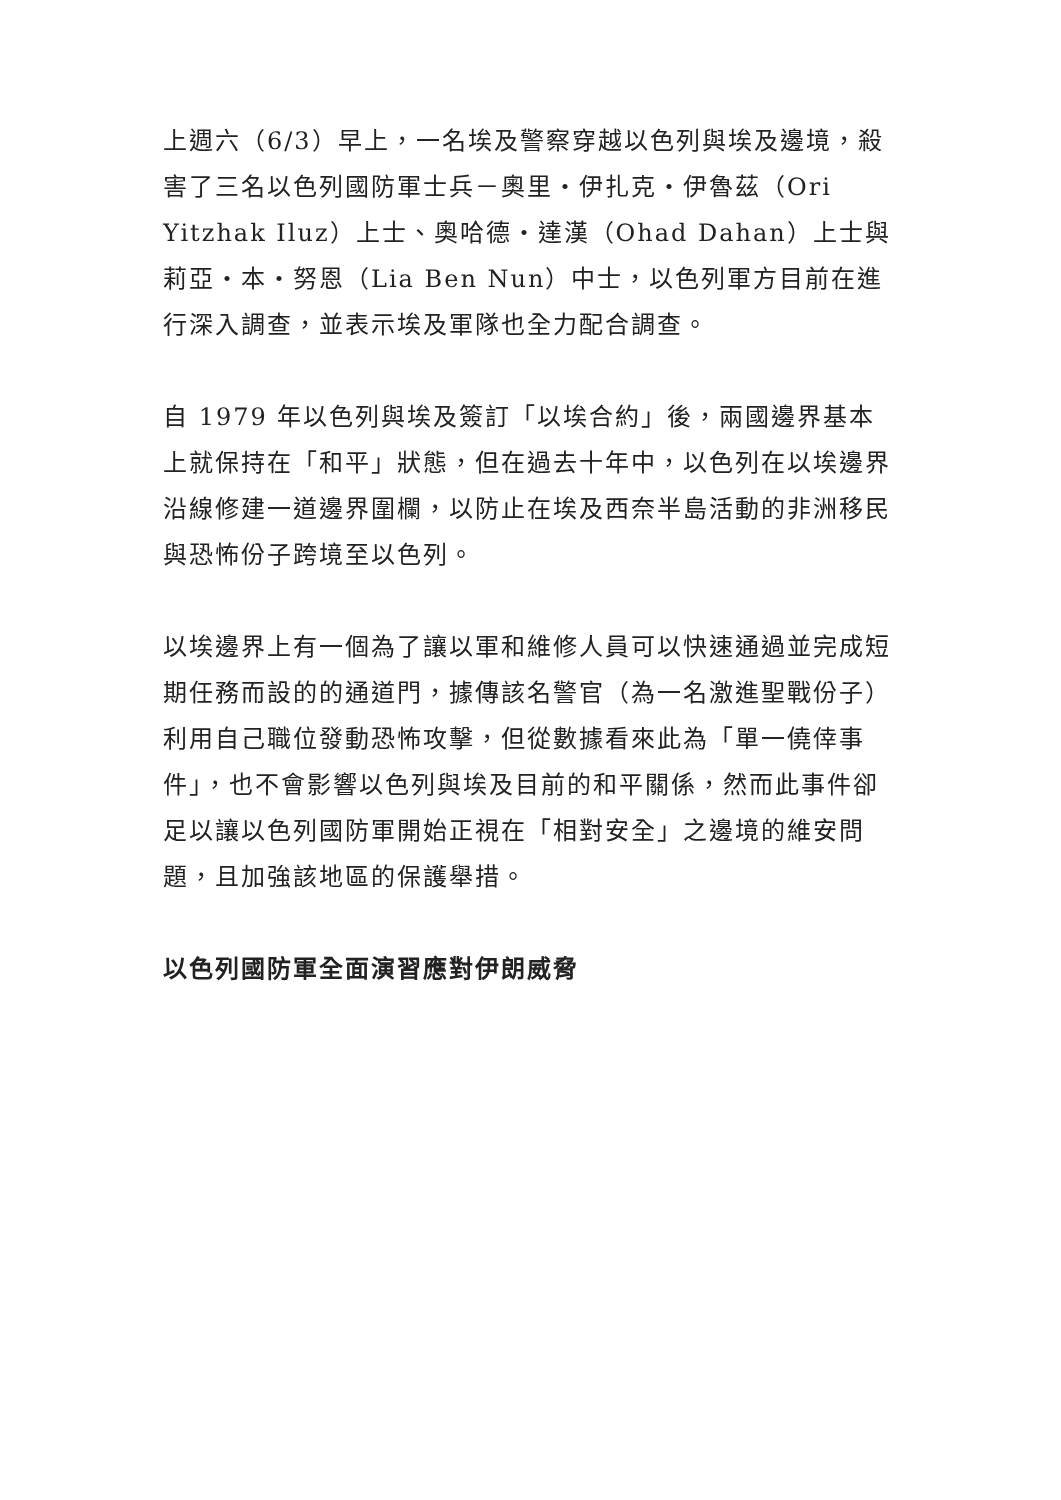上週六（6/3）早上，一名埃及警察穿越以色列與埃及邊境，殺害了三名以色列國防軍士兵－奧里・伊扎克・伊魯茲（Ori Yitzhak Iluz）上士、奧哈德・達漢（Ohad Dahan）上士與莉亞・本・努恩（Lia Ben Nun）中士，以色列軍方目前在進行深入調查，並表示埃及軍隊也全力配合調查。
自 1979 年以色列與埃及簽訂「以埃合約」後，兩國邊界基本上就保持在「和平」狀態，但在過去十年中，以色列在以埃邊界沿線修建一道邊界圍欄，以防止在埃及西奈半島活動的非洲移民與恐怖份子跨境至以色列。
以埃邊界上有一個為了讓以軍和維修人員可以快速通過並完成短期任務而設的的通道門，據傳該名警官（為一名激進聖戰份子）利用自己職位發動恐怖攻擊，但從數據看來此為「單一僥倖事件」，也不會影響以色列與埃及目前的和平關係，然而此事件卻足以讓以色列國防軍開始正視在「相對安全」之邊境的維安問題，且加強該地區的保護舉措。
以色列國防軍全面演習應對伊朗威脅